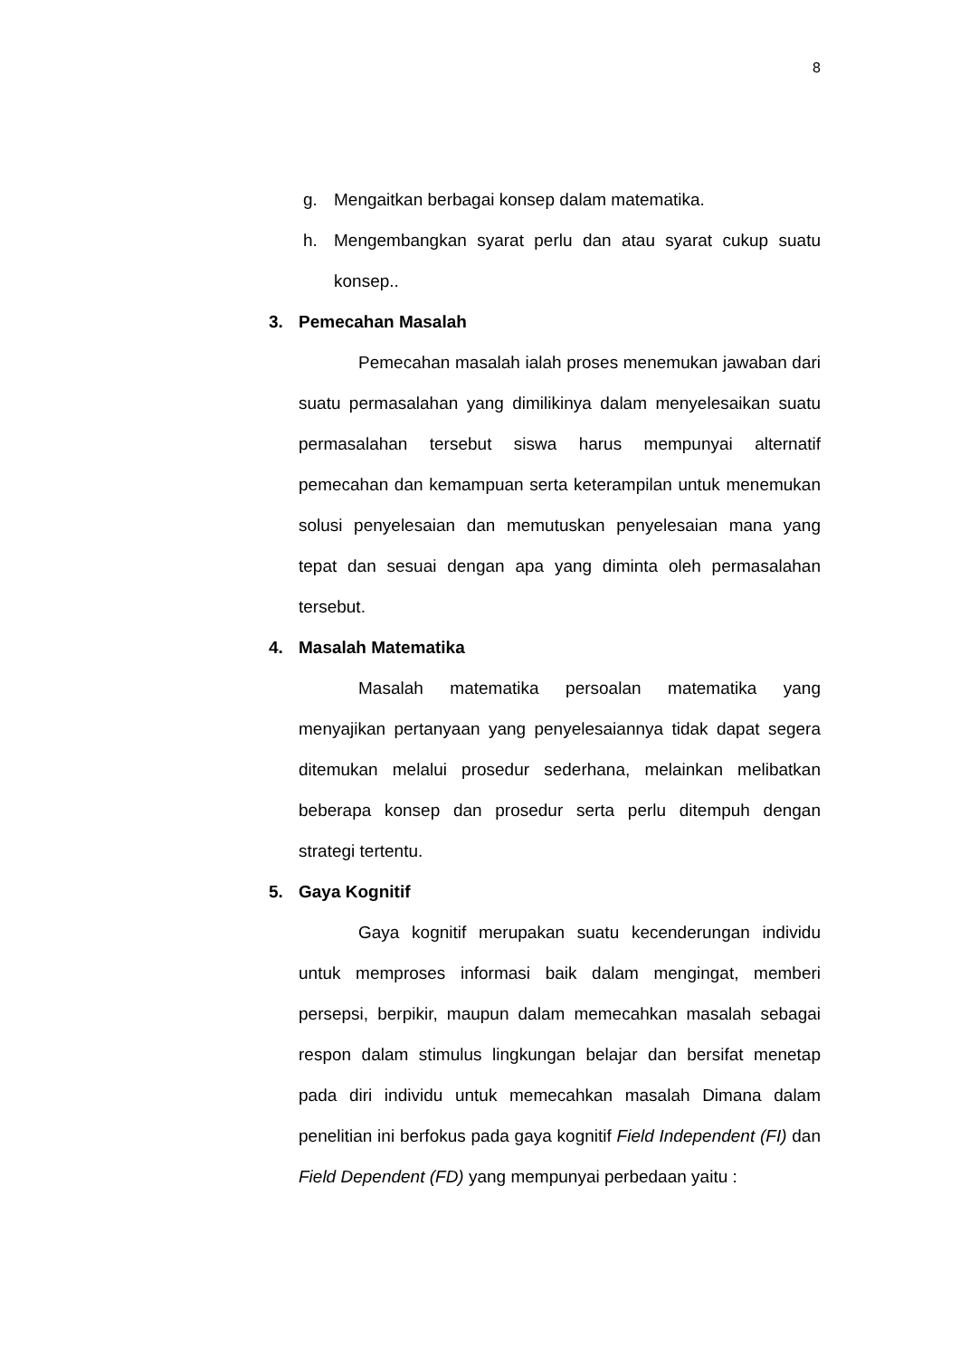8
g. Mengaitkan berbagai konsep dalam matematika.
h. Mengembangkan syarat perlu dan atau syarat cukup suatu konsep..
3. Pemecahan Masalah
Pemecahan masalah ialah proses menemukan jawaban dari suatu permasalahan yang dimilikinya dalam menyelesaikan suatu permasalahan tersebut siswa harus mempunyai alternatif pemecahan dan kemampuan serta keterampilan untuk menemukan solusi penyelesaian dan memutuskan penyelesaian mana yang tepat dan sesuai dengan apa yang diminta oleh permasalahan tersebut.
4. Masalah Matematika
Masalah matematika persoalan matematika yang menyajikan pertanyaan yang penyelesaiannya tidak dapat segera ditemukan melalui prosedur sederhana, melainkan melibatkan beberapa konsep dan prosedur serta perlu ditempuh dengan strategi tertentu.
5. Gaya Kognitif
Gaya kognitif merupakan suatu kecenderungan individu untuk memproses informasi baik dalam mengingat, memberi persepsi, berpikir, maupun dalam memecahkan masalah sebagai respon dalam stimulus lingkungan belajar dan bersifat menetap pada diri individu untuk memecahkan masalah Dimana dalam penelitian ini berfokus pada gaya kognitif Field Independent (FI) dan Field Dependent (FD) yang mempunyai perbedaan yaitu :